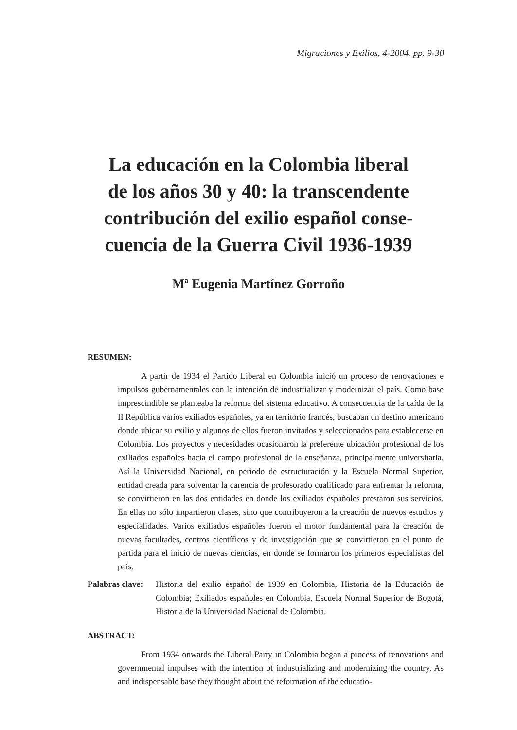Migraciones y Exilios, 4-2004, pp. 9-30
La educación en la Colombia liberal
de los años 30 y 40: la transcendente
contribución del exilio español conse-
cuencia de la Guerra Civil 1936-1939
Mª Eugenia Martínez Gorroño
RESUMEN:
A partir de 1934 el Partido Liberal en Colombia inició un proceso de renovaciones e impulsos gubernamentales con la intención de industrializar y modernizar el país. Como base imprescindible se planteaba la reforma del sistema educativo. A consecuencia de la caída de la II República varios exiliados españoles, ya en territorio francés, buscaban un destino americano donde ubicar su exilio y algunos de ellos fueron invitados y seleccionados para establecerse en Colombia. Los proyectos y necesidades ocasionaron la preferente ubicación profesional de los exiliados españoles hacia el campo profesional de la enseñanza, principalmente universitaria. Así la Universidad Nacional, en periodo de estructuración y la Escuela Normal Superior, entidad creada para solventar la carencia de profesorado cualificado para enfrentar la reforma, se convirtieron en las dos entidades en donde los exiliados españoles prestaron sus servicios. En ellas no sólo impartieron clases, sino que contribuyeron a la creación de nuevos estudios y especialidades. Varios exiliados españoles fueron el motor fundamental para la creación de nuevas facultades, centros científicos y de investigación que se convirtieron en el punto de partida para el inicio de nuevas ciencias, en donde se formaron los primeros especialistas del país.
Palabras clave:
Historia del exilio español de 1939 en Colombia, Historia de la Educación de Colombia; Exiliados españoles en Colombia, Escuela Normal Superior de Bogotá, Historia de la Universidad Nacional de Colombia.
ABSTRACT:
From 1934 onwards the Liberal Party in Colombia began a process of renovations and governmental impulses with the intention of industrializing and modernizing the country. As and indispensable base they thought about the reformation of the educatio-